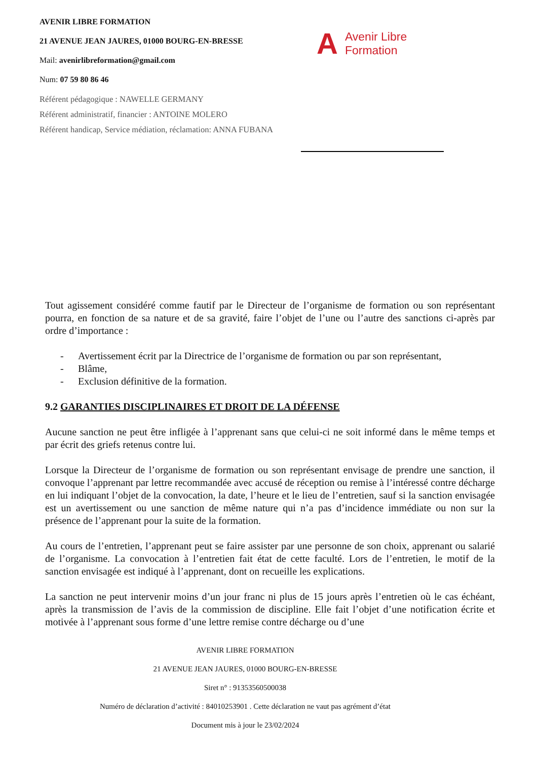AVENIR LIBRE FORMATION
21 AVENUE JEAN JAURES, 01000 BOURG-EN-BRESSE
Mail: avenirlibreformation@gmail.com
Num: 07 59 80 86 46
Référent pédagogique : NAWELLE GERMANY
Référent administratif, financier : ANTOINE MOLERO
Référent handicap, Service médiation, réclamation: ANNA FUBANA
A Avenir Libre
Formation
Tout agissement considéré comme fautif par le Directeur de l’organisme de formation ou son représentant pourra, en fonction de sa nature et de sa gravité, faire l’objet de l’une ou l’autre des sanctions ci-après par ordre d’importance :
- Avertissement écrit par la Directrice de l’organisme de formation ou par son représentant,
- Blâme,
- Exclusion définitive de la formation.
9.2 GARANTIES DISCIPLINAIRES ET DROIT DE LA DÉFENSE
Aucune sanction ne peut être infligée à l’apprenant sans que celui-ci ne soit informé dans le même temps et par écrit des griefs retenus contre lui.
Lorsque la Directeur de l’organisme de formation ou son représentant envisage de prendre une sanction, il convoque l’apprenant par lettre recommandée avec accusé de réception ou remise à l’intéressé contre décharge en lui indiquant l’objet de la convocation, la date, l’heure et le lieu de l’entretien, sauf si la sanction envisagée est un avertissement ou une sanction de même nature qui n’a pas d’incidence immédiate ou non sur la présence de l’apprenant pour la suite de la formation.
Au cours de l’entretien, l’apprenant peut se faire assister par une personne de son choix, apprenant ou salarié de l’organisme. La convocation à l’entretien fait état de cette faculté. Lors de l’entretien, le motif de la sanction envisagée est indiqué à l’apprenant, dont on recueille les explications.
La sanction ne peut intervenir moins d’un jour franc ni plus de 15 jours après l’entretien où le cas échéant, après la transmission de l’avis de la commission de discipline. Elle fait l’objet d’une notification écrite et motivée à l’apprenant sous forme d’une lettre remise contre décharge ou d’une
AVENIR LIBRE FORMATION
21 AVENUE JEAN JAURES, 01000 BOURG-EN-BRESSE
Siret n° : 91353560500038
Numéro de déclaration d’activité : 84010253901 . Cette déclaration ne vaut pas agrément d’état
Document mis à jour le 23/02/2024